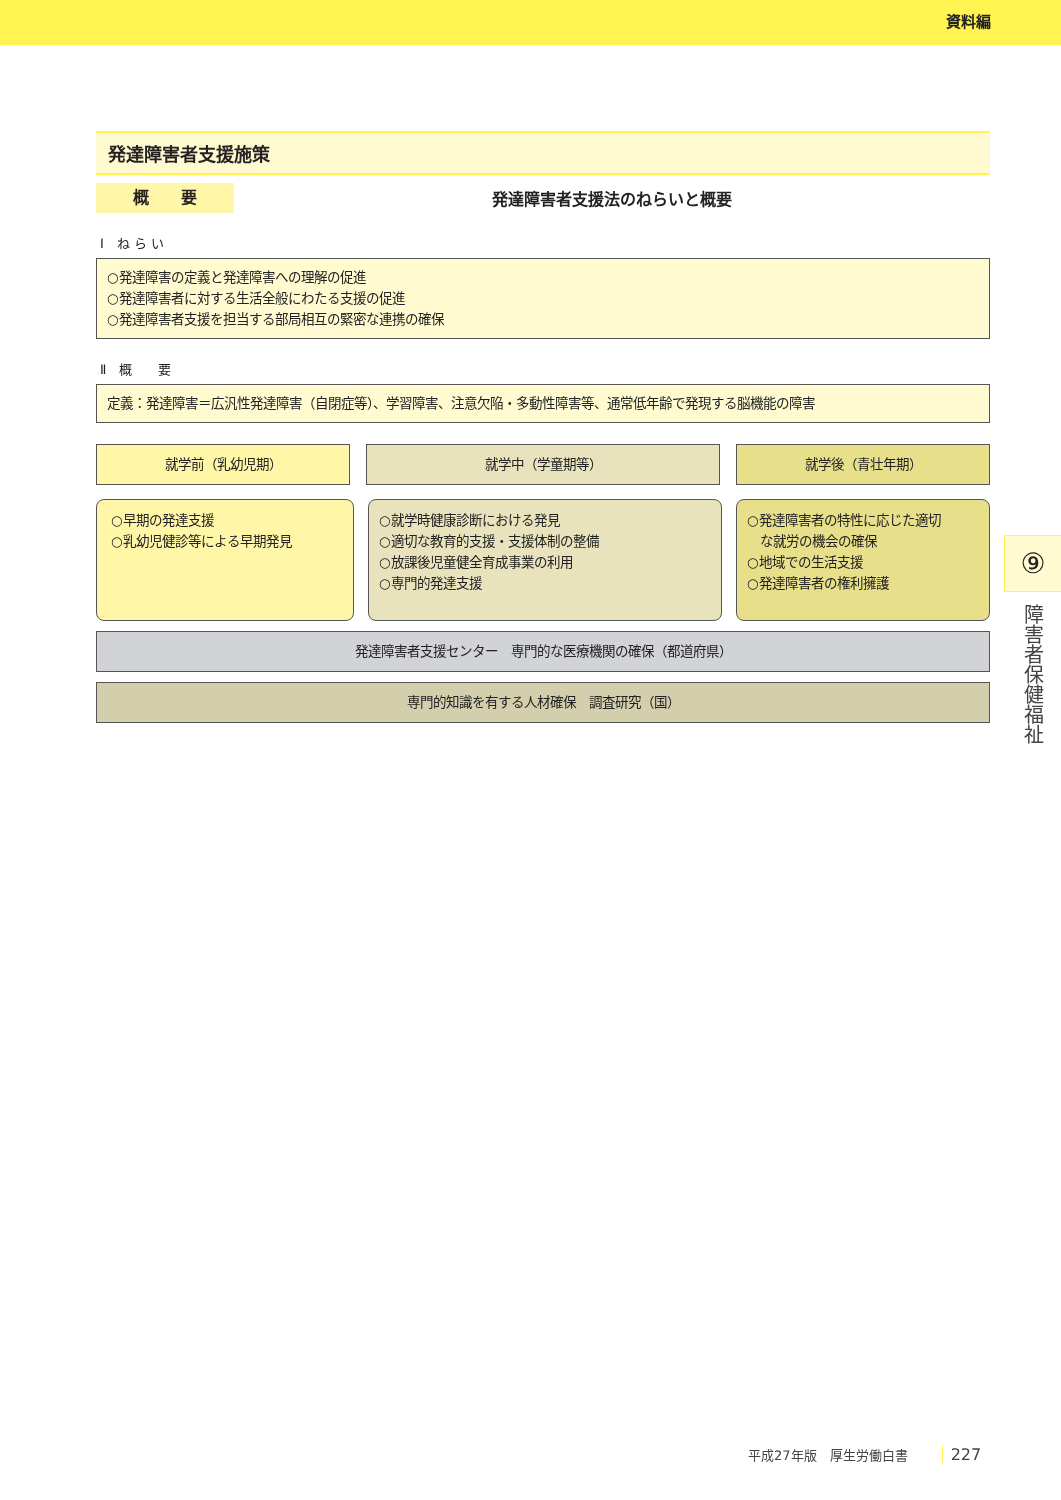資料編
発達障害者支援施策
概　　要
発達障害者支援法のねらいと概要
Ⅰ　ね ら い
○発達障害の定義と発達障害への理解の促進
○発達障害者に対する生活全般にわたる支援の促進
○発達障害者支援を担当する部局相互の緊密な連携の確保
Ⅱ　概　　要
定義：発達障害＝広汎性発達障害（自閉症等）、学習障害、注意欠陥・多動性障害等、通常低年齢で発現する脳機能の障害
就学前（乳幼児期） 就学中（学童期等） 就学後（青壮年期）
○早期の発達支援
○乳幼児健診等による早期発見
○就学時健康診断における発見
○適切な教育的支援・支援体制の整備
○放課後児童健全育成事業の利用
○専門的発達支援
○発達障害者の特性に応じた適切
　な就労の機会の確保
○地域での生活支援
○発達障害者の権利擁護
発達障害者支援センター　専門的な医療機関の確保（都道府県）
専門的知識を有する人材確保　調査研究（国）
⑨
障害者保健福祉
平成27年版　厚生労働白書 227